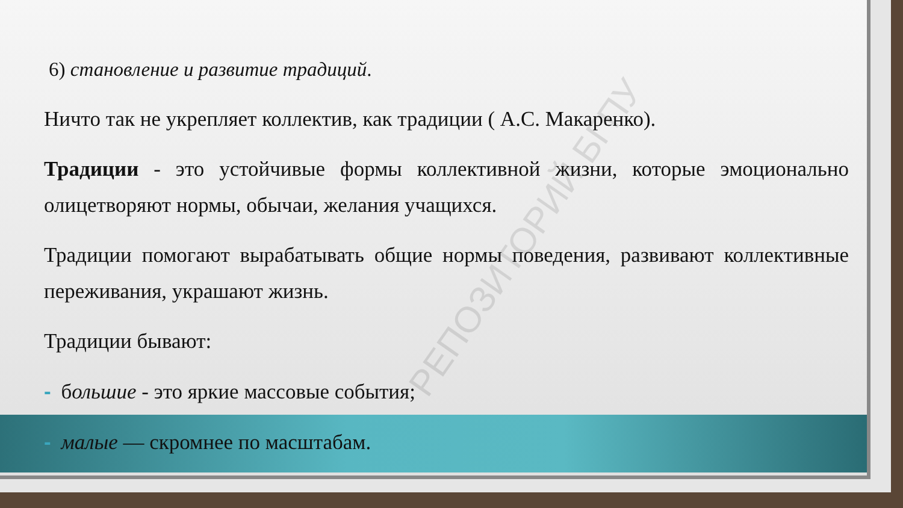6) становление и развитие традиций.
Ничто так не укрепляет коллектив, как традиции ( А.С. Макаренко).
Традиции - это устойчивые формы коллективной жизни, которые эмоционально олицетворяют нормы, обычаи, желания учащихся.
Традиции помогают вырабатывать общие нормы поведения, развивают коллективные переживания, украшают жизнь.
Традиции бывают:
- большие - это яркие массовые события;
- малые — скромнее по масштабам.
РЕПОЗИТОРИЙ БГПУ